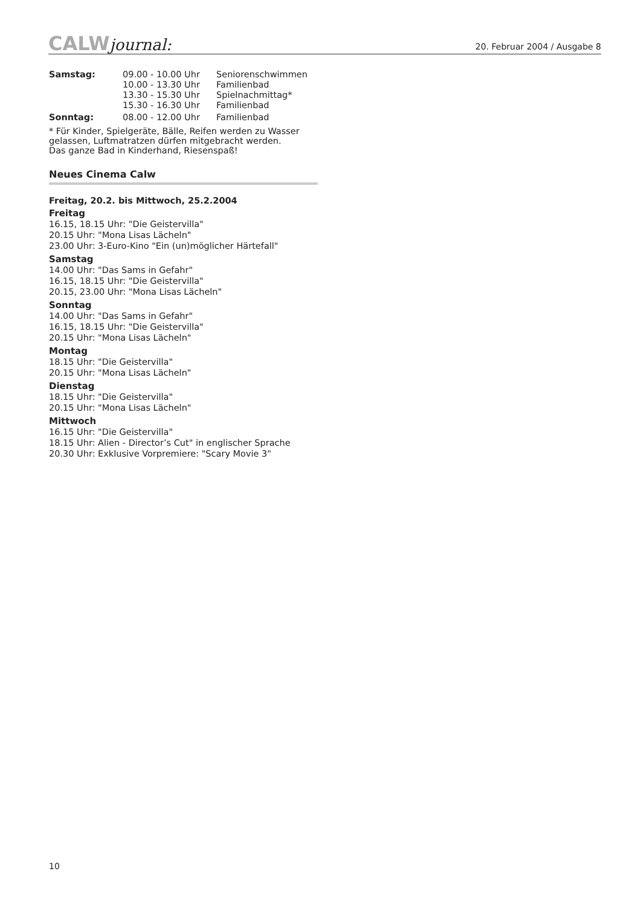CALWjournal:
20. Februar 2004 / Ausgabe 8
| Samstag: | 09.00 - 10.00 Uhr | Seniorenschwimmen |
| | 10.00 - 13.30 Uhr | Familienbad |
| | 13.30 - 15.30 Uhr | Spielnachmittag* |
| | 15.30 - 16.30 Uhr | Familienbad |
| Sonntag: | 08.00 - 12.00 Uhr | Familienbad |
* Für Kinder, Spielgeräte, Bälle, Reifen werden zu Wasser gelassen, Luftmatratzen dürfen mitgebracht werden.
Das ganze Bad in Kinderhand, Riesenspaß!
Neues Cinema Calw
Freitag, 20.2. bis Mittwoch, 25.2.2004
Freitag
16.15, 18.15 Uhr: "Die Geistervilla"
20.15 Uhr: "Mona Lisas Lächeln"
23.00 Uhr: 3-Euro-Kino "Ein (un)möglicher Härtefall"
Samstag
14.00 Uhr: "Das Sams in Gefahr"
16.15, 18.15 Uhr: "Die Geistervilla"
20.15, 23.00 Uhr: "Mona Lisas Lächeln"
Sonntag
14.00 Uhr: "Das Sams in Gefahr"
16.15, 18.15 Uhr: "Die Geistervilla"
20.15 Uhr: "Mona Lisas Lächeln"
Montag
18.15 Uhr: "Die Geistervilla"
20.15 Uhr: "Mona Lisas Lächeln"
Dienstag
18.15 Uhr: "Die Geistervilla"
20.15 Uhr: "Mona Lisas Lächeln"
Mittwoch
16.15 Uhr: "Die Geistervilla"
18.15 Uhr: Alien - Director’s Cut" in englischer Sprache
20.30 Uhr: Exklusive Vorpremiere: "Scary Movie 3"
10